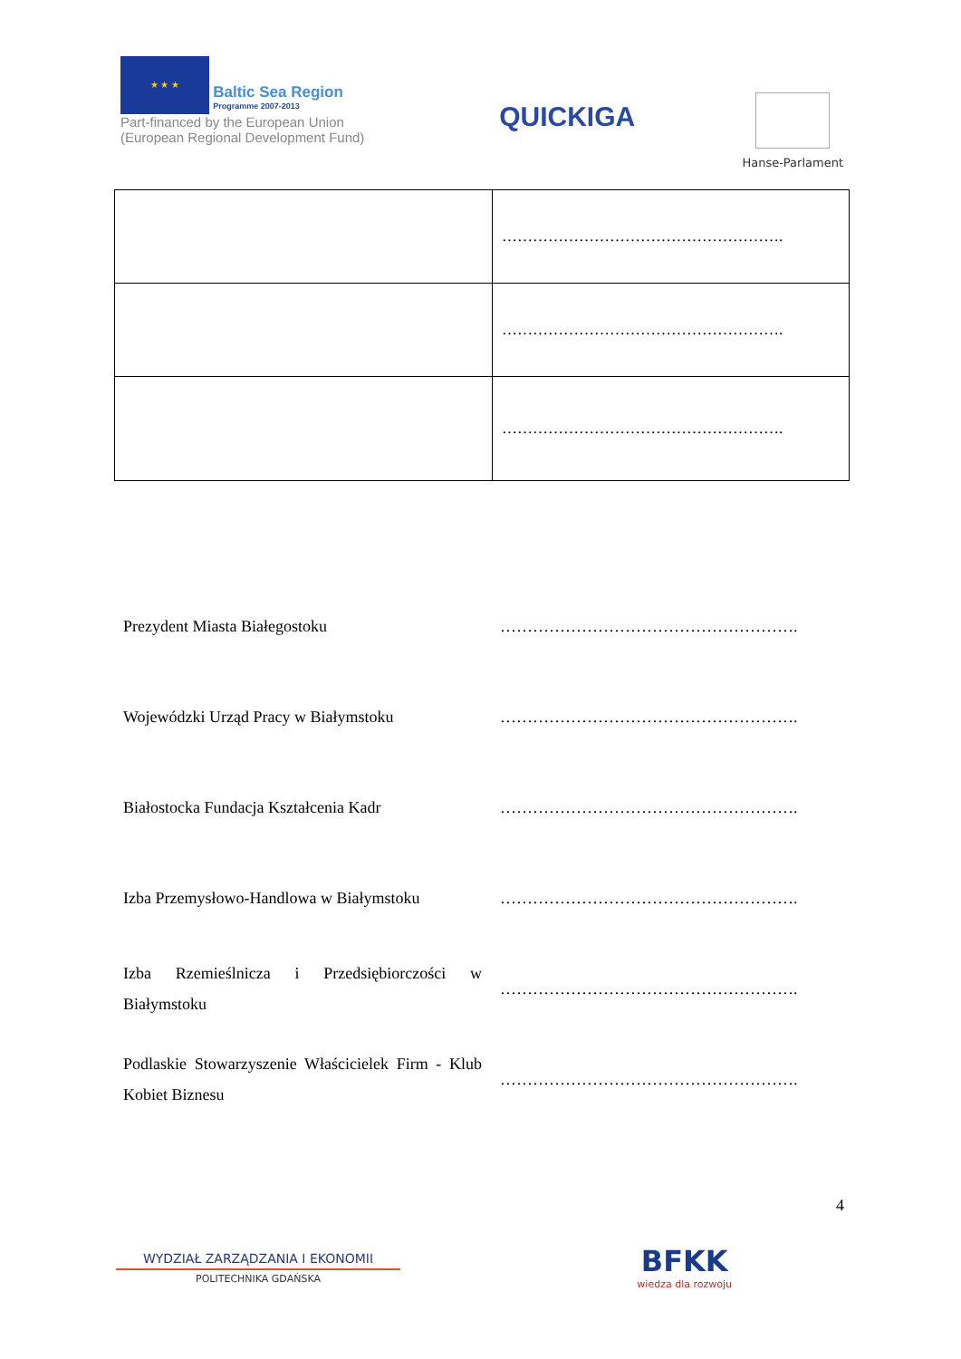★ ★ ★ Baltic Sea Region Programme 2007-2013
Part-financed by the European Union (European Regional Development Fund)
QUICKIGA
Hanse-Parlament
| | ………………………………………………. |
| | ………………………………………………. |
| | ………………………………………………. |
| Prezydent Miasta Białegostoku | ………………………………………………. |
| Wojewódzki Urząd Pracy w Białymstoku | ………………………………………………. |
| Białostocka Fundacja Kształcenia Kadr | ………………………………………………. |
| Izba Przemysłowo-Handlowa w Białymstoku | ………………………………………………. |
| Izba Rzemieślnicza i Przedsiębiorczości w Białymstoku | ………………………………………………. |
| Podlaskie Stowarzyszenie Właścicielek Firm - Klub Kobiet Biznesu | ………………………………………………. |
4
WYDZIAŁ ZARZĄDZANIA I EKONOMII
POLITECHNIKA GDAŃSKA
BFKK
wiedza dla rozwoju